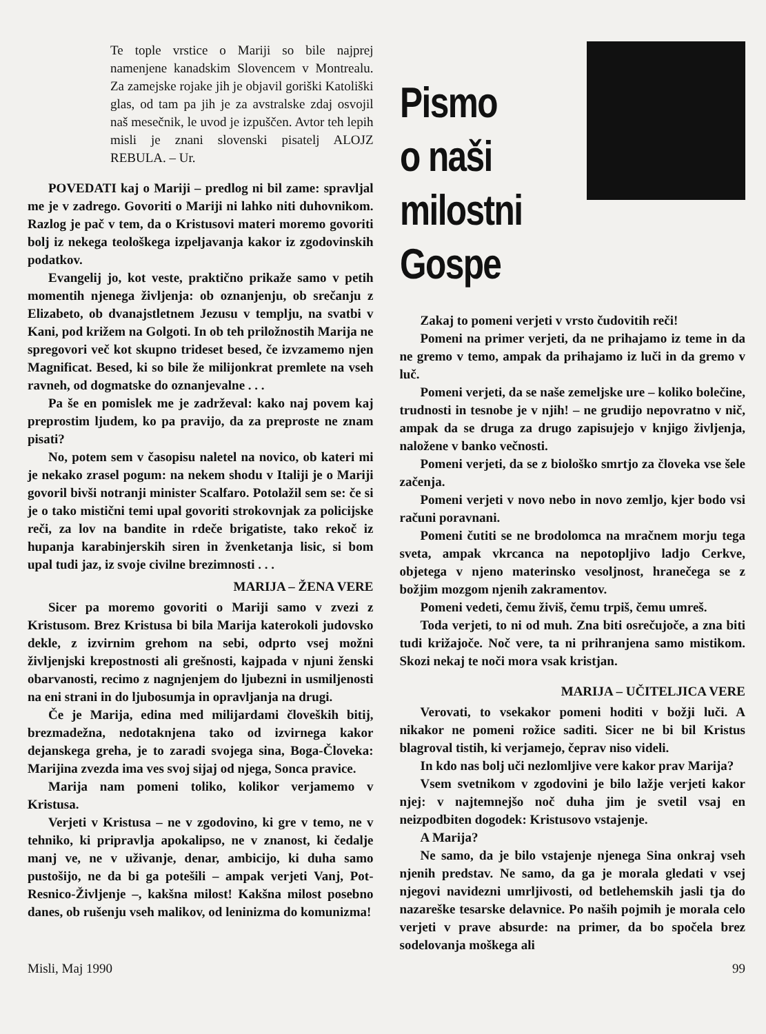Te tople vrstice o Mariji so bile najprej namenjene kanadskim Slovencem v Montrealu. Za zamejske rojake jih je objavil goriški Katoliški glas, od tam pa jih je za avstralske zdaj osvojil naš mesečnik, le uvod je izpuščen. Avtor teh lepih misli je znani slovenski pisatelj ALOJZ REBULA. – Ur.
POVEDATI kaj o Mariji – predlog ni bil zame: spravljal me je v zadrego. Govoriti o Mariji ni lahko niti duhovnikom. Razlog je pač v tem, da o Kristusovi materi moremo govoriti bolj iz nekega teološkega izpeljavanja kakor iz zgodovinskih podatkov.
Evangelij jo, kot veste, praktično prikaže samo v petih momentih njenega življenja: ob oznanjenju, ob srečanju z Elizabeto, ob dvanajstletnem Jezusu v templju, na svatbi v Kani, pod križem na Golgoti. In ob teh priložnostih Marija ne spregovori več kot skupno trideset besed, če izvzamemo njen Magnificat. Besed, ki so bile že milijonkrat premlete na vseh ravneh, od dogmatske do oznanjevalne . . .
Pa še en pomislek me je zadrževal: kako naj povem kaj preprostim ljudem, ko pa pravijo, da za preproste ne znam pisati?
No, potem sem v časopisu naletel na novico, ob kateri mi je nekako zrasel pogum: na nekem shodu v Italiji je o Mariji govoril bivši notranji minister Scalfaro. Potolažil sem se: če si je o tako mistični temi upal govoriti strokovnjak za policijske reči, za lov na bandite in rdeče brigatiste, tako rekoč iz hupanja karabinjerskih siren in žvenketanja lisic, si bom upal tudi jaz, iz svoje civilne brezimnosti . . .
MARIJA – ŽENA VERE
Sicer pa moremo govoriti o Mariji samo v zvezi z Kristusom. Brez Kristusa bi bila Marija katerokoli judovsko dekle, z izvirnim grehom na sebi, odprto vsej možni življenjski krepostnosti ali grešnosti, kajpada v njuni ženski obarvanosti, recimo z nagnjenjem do ljubezni in usmiljenosti na eni strani in do ljubosumja in opravljanja na drugi.
Če je Marija, edina med milijardami človeških bitij, brezmadežna, nedotaknjena tako od izvirnega kakor dejanskega greha, je to zaradi svojega sina, Boga-Človeka: Marijina zvezda ima ves svoj sijaj od njega, Sonca pravice.
Marija nam pomeni toliko, kolikor verjamemo v Kristusa.
Verjeti v Kristusa – ne v zgodovino, ki gre v temo, ne v tehniko, ki pripravlja apokalipso, ne v znanost, ki čedalje manj ve, ne v uživanje, denar, ambicijo, ki duha samo pustošijo, ne da bi ga potešili – ampak verjeti Vanj, Pot-Resnico-Življenje –, kakšna milost! Kakšna milost posebno danes, ob rušenju vseh malikov, od leninizma do komunizma!
Pismo
o naši
milostni Gospe
Zakaj to pomeni verjeti v vrsto čudovitih reči!
Pomeni na primer verjeti, da ne prihajamo iz teme in da ne gremo v temo, ampak da prihajamo iz luči in da gremo v luč.
Pomeni verjeti, da se naše zemeljske ure – koliko bolečine, trudnosti in tesnobe je v njih! – ne grudijo nepovratno v nič, ampak da se druga za drugo zapisujejo v knjigo življenja, naložene v banko večnosti.
Pomeni verjeti, da se z biološko smrtjo za človeka vse šele začenja.
Pomeni verjeti v novo nebo in novo zemljo, kjer bodo vsi računi poravnani.
Pomeni čutiti se ne brodolomca na mračnem morju tega sveta, ampak vkrcanca na nepotopljivo ladjo Cerkve, objetega v njeno materinsko vesoljnost, hranečega se z božjim mozgom njenih zakramentov.
Pomeni vedeti, čemu živiš, čemu trpiš, čemu umreš.
Toda verjeti, to ni od muh. Zna biti osrečujoče, a zna biti tudi križajoče. Noč vere, ta ni prihranjena samo mistikom. Skozi nekaj te noči mora vsak kristjan.
MARIJA – UČITELJICA VERE
Verovati, to vsekakor pomeni hoditi v božji luči. A nikakor ne pomeni rožice saditi. Sicer ne bi bil Kristus blagroval tistih, ki verjamejo, čeprav niso videli.
In kdo nas bolj uči nezlomljive vere kakor prav Marija?
Vsem svetnikom v zgodovini je bilo lažje verjeti kakor njej: v najtemnejšo noč duha jim je svetil vsaj en neizpodbiten dogodek: Kristusovo vstajenje.
A Marija?
Ne samo, da je bilo vstajenje njenega Sina onkraj vseh njenih predstav. Ne samo, da ga je morala gledati v vsej njegovi navidezni umrljivosti, od betlehemskih jasli tja do nazareške tesarske delavnice. Po naših pojmih je morala celo verjeti v prave absurde: na primer, da bo spočela brez sodelovanja moškega ali
Misli, Maj 1990 99